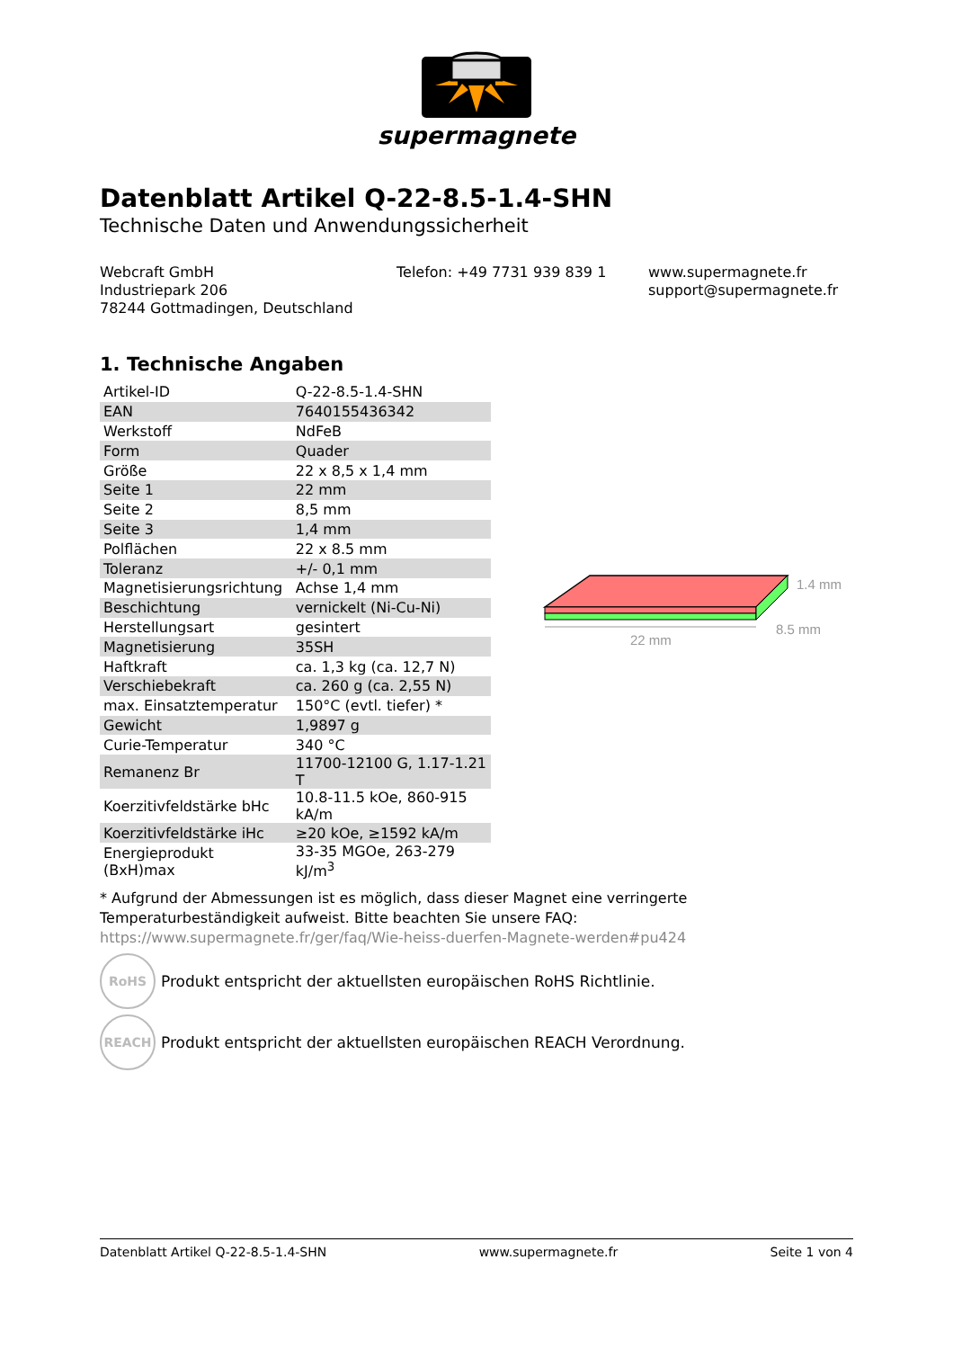supermagnete
Datenblatt Artikel Q-22-8.5-1.4-SHN
Technische Daten und Anwendungssicherheit
Webcraft GmbH
Industriepark 206
78244 Gottmadingen, Deutschland
Telefon: +49 7731 939 839 1 www.supermagnete.fr
support@supermagnete.fr
1. Technische Angaben
| Artikel-ID | Q-22-8.5-1.4-SHN |
| EAN | 7640155436342 |
| Werkstoff | NdFeB |
| Form | Quader |
| Größe | 22 x 8,5 x 1,4 mm |
| Seite 1 | 22 mm |
| Seite 2 | 8,5 mm |
| Seite 3 | 1,4 mm |
| Polflächen | 22 x 8.5 mm |
| Toleranz | +/- 0,1 mm |
| Magnetisierungsrichtung | Achse 1,4 mm |
| Beschichtung | vernickelt (Ni-Cu-Ni) |
| Herstellungsart | gesintert |
| Magnetisierung | 35SH |
| Haftkraft | ca. 1,3 kg (ca. 12,7 N) |
| Verschiebekraft | ca. 260 g (ca. 2,55 N) |
| max. Einsatztemperatur | 150°C (evtl. tiefer) * |
| Gewicht | 1,9897 g |
| Curie-Temperatur | 340 °C |
| Remanenz Br | 11700-12100 G, 1.17-1.21 T |
| Koerzitivfeldstärke bHc | 10.8-11.5 kOe, 860-915 kA/m |
| Koerzitivfeldstärke iHc | ≥20 kOe, ≥1592 kA/m |
| Energieprodukt (BxH)max | 33-35 MGOe, 263-279 kJ/m<sup>3</sup> |
22 mm
8.5 mm
1.4 mm
* Aufgrund der Abmessungen ist es möglich, dass dieser Magnet eine verringerte Temperaturbeständigkeit aufweist. Bitte beachten Sie unsere FAQ: https://www.supermagnete.fr/ger/faq/Wie-heiss-duerfen-Magnete-werden#pu424
RoHS
Produkt entspricht der aktuellsten europäischen RoHS Richtlinie.
REACH
Produkt entspricht der aktuellsten europäischen REACH Verordnung.
Datenblatt Artikel Q-22-8.5-1.4-SHN www.supermagnete.fr Seite 1 von 4